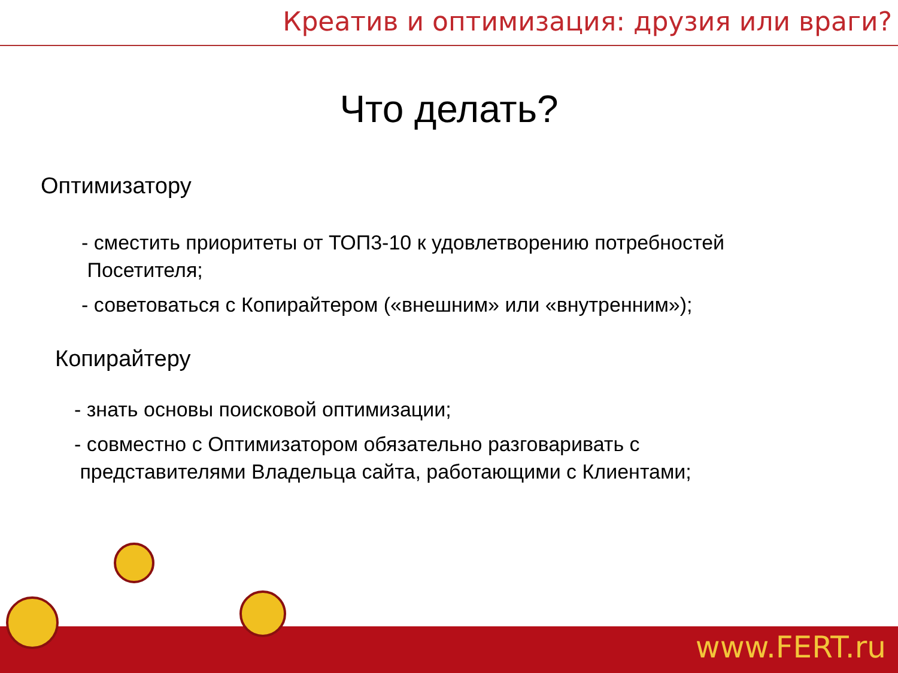Креатив и оптимизация: друзия или враги?
Что делать?
Оптимизатору
- сместить приоритеты от ТОП3-10 к удовлетворению потребностей
Посетителя;
- советоваться с Копирайтером («внешним» или «внутренним»);
Копирайтеру
- знать основы поисковой оптимизации;
- совместно с Оптимизатором обязательно разговаривать с
представителями Владельца сайта, работающими с Клиентами;
www.FERT.ru